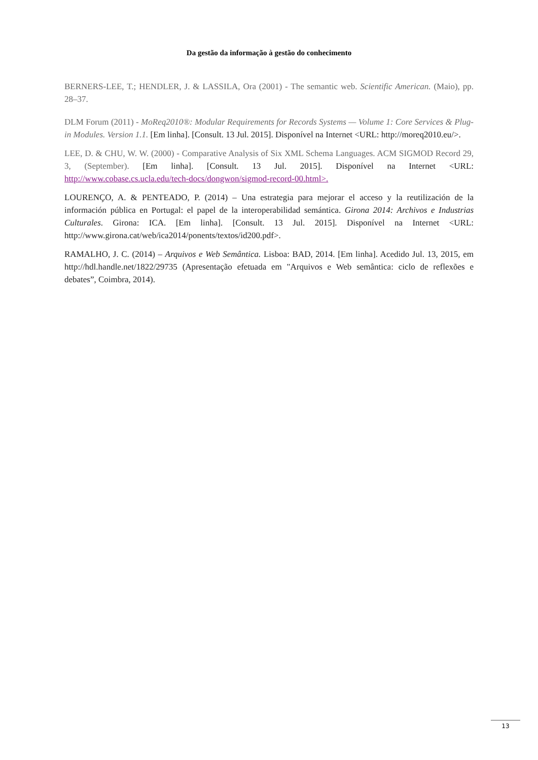Da gestão da informação à gestão do conhecimento
BERNERS-LEE, T.; HENDLER, J. & LASSILA, Ora (2001) - The semantic web. Scientific American. (Maio), pp. 28–37.
DLM Forum (2011) - MoReq2010®: Modular Requirements for Records Systems — Volume 1: Core Services & Plug-in Modules. Version 1.1. [Em linha]. [Consult. 13 Jul. 2015]. Disponível na Internet <URL: http://moreq2010.eu/>.
LEE, D. & CHU, W. W. (2000) - Comparative Analysis of Six XML Schema Languages. ACM SIGMOD Record 29, 3, (September). [Em linha]. [Consult. 13 Jul. 2015]. Disponível na Internet <URL: http://www.cobase.cs.ucla.edu/tech-docs/dongwon/sigmod-record-00.html>.
LOURENÇO, A. & PENTEADO, P. (2014) – Una estrategia para mejorar el acceso y la reutilización de la información pública en Portugal: el papel de la interoperabilidad semántica. Girona 2014: Archivos e Industrias Culturales. Girona: ICA. [Em linha]. [Consult. 13 Jul. 2015]. Disponível na Internet <URL: http://www.girona.cat/web/ica2014/ponents/textos/id200.pdf>.
RAMALHO, J. C. (2014) – Arquivos e Web Semântica. Lisboa: BAD, 2014. [Em linha]. Acedido Jul. 13, 2015, em http://hdl.handle.net/1822/29735 (Apresentação efetuada em "Arquivos e Web semântica: ciclo de reflexões e debates”, Coimbra, 2014).
13